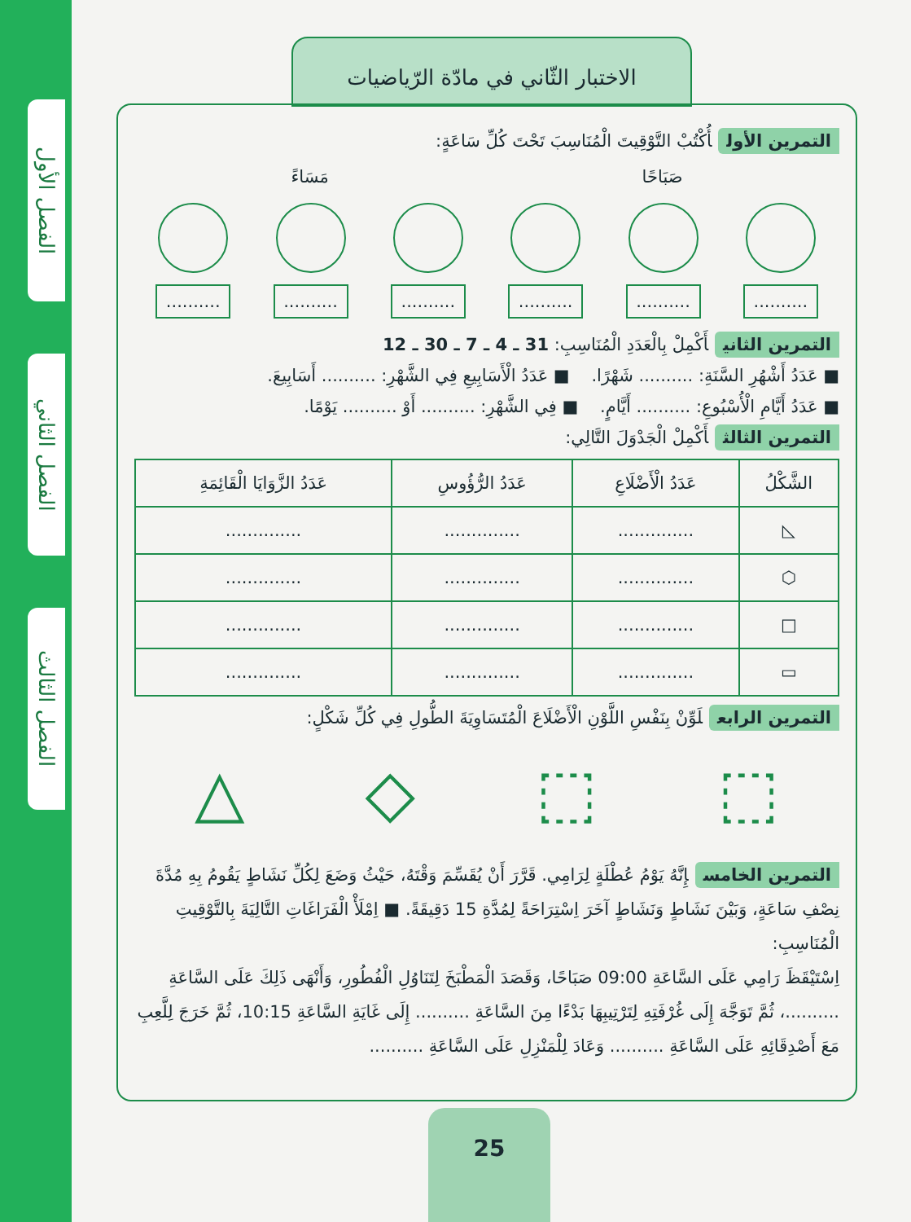الفصل الأول
الفصل الثاني
الفصل الثالث
الاختبار الثّاني في مادّة الرّياضيات
التمرين الأول أُكْتُبْ التَّوْقِيتَ الْمُنَاسِبَ تَحْتَ كُلِّ سَاعَةٍ:
صَبَاحًا مَسَاءً
.......... .......... .......... .......... .......... ..........
التمرين الثاني أَكْمِلْ بِالْعَدَدِ الْمُنَاسِبِ: 31 ـ 4 ـ 7 ـ 30 ـ 12
■ عَدَدُ أَشْهُرِ السَّنَةِ: .......... شَهْرًا. ■ عَدَدُ الْأَسَابِيعِ فِي الشَّهْرِ: .......... أَسَابِيعَ.
■ عَدَدُ أَيَّامِ الْأُسْبُوعِ: .......... أَيَّامٍ. ■ فِي الشَّهْرِ: .......... أَوْ .......... يَوْمًا.
التمرين الثالث أَكْمِلْ الْجَدْوَلَ التَّالِي:
| الشَّكْلُ | عَدَدُ الْأَضْلَاعِ | عَدَدُ الرُّؤُوسِ | عَدَدُ الزَّوَايَا الْقَائِمَةِ |
| --- | --- | --- | --- |
| ◺ | .............. | .............. | .............. |
| ⬡ | .............. | .............. | .............. |
| □ | .............. | .............. | .............. |
| ▭ | .............. | .............. | .............. |
التمرين الرابع لَوِّنْ بِنَفْسِ اللَّوْنِ الْأَضْلَاعَ الْمُتَسَاوِيَةَ الطُّولِ فِي كُلِّ شَكْلٍ:
⬚ ⬚ ◇ △
التمرين الخامس إِنَّهُ يَوْمُ عُطْلَةٍ لِرَامِي. قَرَّرَ أَنْ يُقَسِّمَ وَقْتَهُ، حَيْثُ وَضَعَ لِكُلِّ نَشَاطٍ يَقُومُ بِهِ مُدَّةَ نِصْفِ سَاعَةٍ، وَبَيْنَ نَشَاطٍ وَنَشَاطٍ آخَرَ اِسْتِرَاحَةً لِمُدَّةِ 15 دَقِيقَةً. ■ اِمْلَأْ الْفَرَاغَاتِ التَّالِيَةَ بِالتَّوْقِيتِ الْمُنَاسِبِ:
اِسْتَيْقَظَ رَامِي عَلَى السَّاعَةِ 09:00 صَبَاحًا، وَقَصَدَ الْمَطْبَخَ لِتَنَاوُلِ الْفُطُورِ، وَأَنْهَى ذَلِكَ عَلَى السَّاعَةِ ..........، ثُمَّ تَوَجَّهَ إِلَى غُرْفَتِهِ لِتَرْتِيبِهَا بَدْءًا مِنَ السَّاعَةِ .......... إِلَى غَايَةِ السَّاعَةِ 10:15، ثُمَّ خَرَجَ لِلَّعِبِ مَعَ أَصْدِقَائِهِ عَلَى السَّاعَةِ .......... وَعَادَ لِلْمَنْزِلِ عَلَى السَّاعَةِ ..........
25